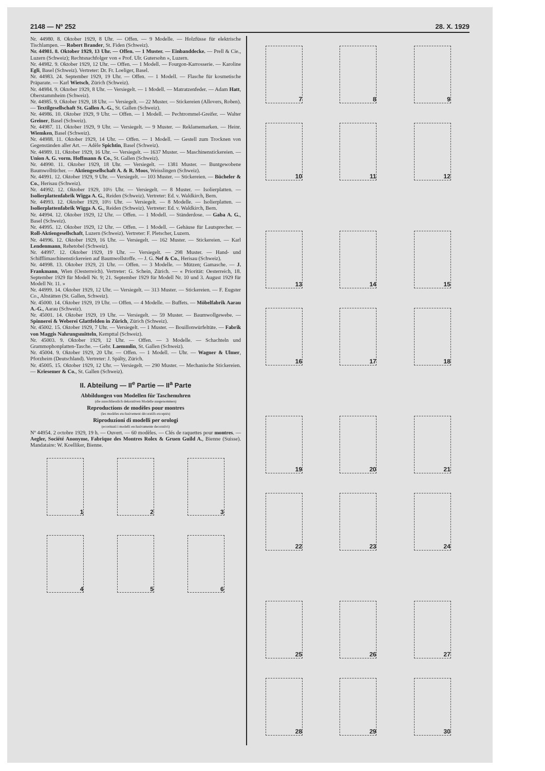2148 — Nº 252 28. X. 1929
Nr. 44980. 8. Oktober 1929, 8 Uhr. — Offen. — 9 Modelle. — Holzfüsse für elektrische Tischlampen. — Robert Brander, St. Fiden (Schweiz).
Nr. 44981. 8. Oktober 1929, 13 Uhr. — Offen. — 1 Muster. — Einbanddecke. — Prell & Cie., Luzern (Schweiz); Rechtsnachfolger von « Prof. Ulr. Gutersohn », Luzern.
Nr. 44982. 9. Oktober 1929, 12 Uhr. — Offen. — 1 Modell. — Fourgon-Karrosserie. — Karoline Egli, Basel (Schweiz). Vertreter: Dr. Fr. Loeliger, Basel.
Nr. 44983. 24. September 1929, 19 Uhr. — Offen. — 1 Modell. — Flasche für kosmetische Präparate. — Karl Wietsch, Zürich (Schweiz).
Nr. 44984. 9. Oktober 1929, 8 Uhr. — Versiegelt. — 1 Modell. — Matratzenfeder. — Adam Hatt, Oberstammheim (Schweiz).
Nr. 44985. 9. Oktober 1929, 18 Uhr. — Versiegelt. — 22 Muster. — Stickereien (Allovers, Roben). — Textilgesellschaft St. Gallen A.-G., St. Gallen (Schweiz).
Nr. 44986. 10. Oktober 1929, 9 Uhr. — Offen. — 1 Modell. — Pechtrommel-Greifer. — Walter Greiner, Basel (Schweiz).
Nr. 44987. 11. Oktober 1929, 9 Uhr. — Versiegelt. — 9 Muster. — Reklamemarken. — Heinr. Wiemken, Basel (Schweiz).
Nr. 44988. 11. Oktober 1929, 14 Uhr. — Offen. — 1 Modell. — Gestell zum Trocknen von Gegenständen aller Art. — Adèle Spichtin, Basel (Schweiz).
Nr. 44989. 11. Oktober 1929, 16 Uhr. — Versiegelt. — 1637 Muster. — Maschinenstickereien. — Union A. G. vorm. Hoffmann & Co., St. Gallen (Schweiz).
Nr. 44990. 11. Oktober 1929, 18 Uhr. — Versiegelt. — 1381 Muster. — Buntgewobene Baumwolltücher. — Aktiengesellschaft A. & R. Moos, Weisslingen (Schweiz).
Nr. 44991. 12. Oktober 1929, 9 Uhr. — Versiegelt. — 103 Muster. — Stickereien. — Bücheler & Co., Herisau (Schweiz).
Nr. 44992. 12. Oktober 1929, 10½ Uhr. — Versiegelt. — 8 Muster. — Isolierplatten. — Isolierplattenfabrik Wigga A. G., Reiden (Schweiz). Vertreter: Ed. v. Waldkirch, Bern.
Nr. 44993. 12. Oktober 1929, 10½ Uhr. — Versiegelt. — 8 Modelle. — Isolierplatten. — Isolierplattenfabrik Wigga A. G., Reiden (Schweiz). Vertreter: Ed. v. Waldkirch, Bern.
Nr. 44994. 12. Oktober 1929, 12 Uhr. — Offen. — 1 Modell. — Ständerdose. — Gaba A. G., Basel (Schweiz).
Nr. 44995. 12. Oktober 1929, 12 Uhr. — Offen. — 1 Modell. — Gehäuse für Lautsprecher. — Roll-Aktiengesellschaft, Luzern (Schweiz). Vertreter: F. Pletscher, Luzern.
Nr. 44996. 12. Oktober 1929, 16 Uhr. — Versiegelt. — 162 Muster. — Stickereien. — Karl Lendenmann, Rehetobel (Schweiz).
Nr. 44997. 12. Oktober 1929, 19 Uhr. — Versiegelt. — 298 Muster. — Hand- und Schifflimaschinenstickereien auf Baumwollstoffe. — J. G. Nef & Co., Herisau (Schweiz).
Nr. 44998. 13. Oktober 1929, 21 Uhr. — Offen. — 3 Modelle. — Mützen; Gamasche. — J. Frankmann, Wien (Oesterreich). Vertreter: G. Schein, Zürich. — « Priorität: Oesterreich, 18. September 1929 für Modell Nr. 9; 21. September 1929 für Modell Nr. 10 und 3. August 1929 für Modell Nr. 11. »
Nr. 44999. 14. Oktober 1929, 12 Uhr. — Versiegelt. — 313 Muster. — Stickereien. — F. Eugster Co., Altstätten (St. Gallen, Schweiz).
Nr. 45000. 14. Oktober 1929, 19 Uhr. — Offen. — 4 Modelle. — Buffets. — Möbelfabrik Aarau A.-G., Aarau (Schweiz).
Nr. 45001. 14. Oktober 1929, 19 Uhr. — Versiegelt. — 59 Muster. — Baumwollgewebe. — Spinnerei & Weberei Glattfelden in Zürich, Zürich (Schweiz).
Nr. 45002. 15. Oktober 1929, 7 Uhr. — Versiegelt. — 1 Muster. — Bouillonwürfeltüte. — Fabrik von Maggis Nahrungsmitteln, Kempttal (Schweiz).
Nr. 45003. 9. Oktober 1929, 12 Uhr. — Offen. — 3 Modelle. — Schachteln und Grammophonplatten-Tasche. — Gebr. Laemmlin, St. Gallen (Schweiz).
Nr. 45004. 9. Oktober 1929, 20 Uhr. — Offen. — 1 Modell. — Uhr. — Wagner & Ulmer, Pforzheim (Deutschland). Vertreter: J. Spälty, Zürich.
Nr. 45005. 15. Oktober 1929, 12 Uhr. — Versiegelt. — 290 Muster. — Mechanische Stickereien. — Kriesemer & Co., St. Gallen (Schweiz).
II. Abteilung — II<sup>e</sup> Partie — II<sup>a</sup> Parte
Abbildungen von Modellen für Taschenuhren
(die ausschliesslich dekorativen Modelle ausgenommen)
Reproductions de modèles pour montres
(les modèles exclusivement décoratifs exceptés)
Riproduzioni di modelli per orologi
(eccettuati i modelli esclusivamente decorativi)
Nº 44954. 2 octobre 1929, 19 h. — Ouvert. — 60 modèles. — Clés de raquettes pour montres. — Aegler, Société Anonyme, Fabrique des Montres Rolex & Gruen Guild A., Bienne (Suisse). Mandataire: W. Koelliker, Bienne.
1 2 3
4 5 6
7 8 9
10 11 12
13 14 15
16 17 18
19 20 21
22 23 24
25 26 27
28 29 30